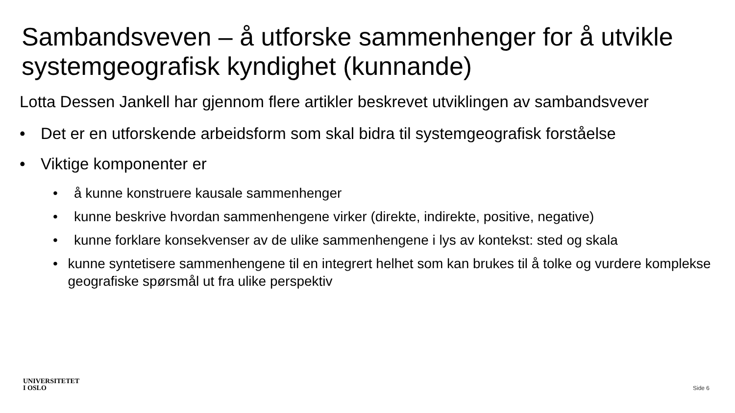Sambandsveven – å utforske sammenhenger for å utvikle systemgeografisk kyndighet (kunnande)
Lotta Dessen Jankell har gjennom flere artikler beskrevet utviklingen av sambandsvever
• Det er en utforskende arbeidsform som skal bidra til systemgeografisk forståelse
• Viktige komponenter er
• å kunne konstruere kausale sammenhenger
• kunne beskrive hvordan sammenhengene virker (direkte, indirekte, positive, negative)
• kunne forklare konsekvenser av de ulike sammenhengene i lys av kontekst: sted og skala
• kunne syntetisere sammenhengene til en integrert helhet som kan brukes til å tolke og vurdere komplekse geografiske spørsmål ut fra ulike perspektiv
UNIVERSITETET
I OSLO
Side 6